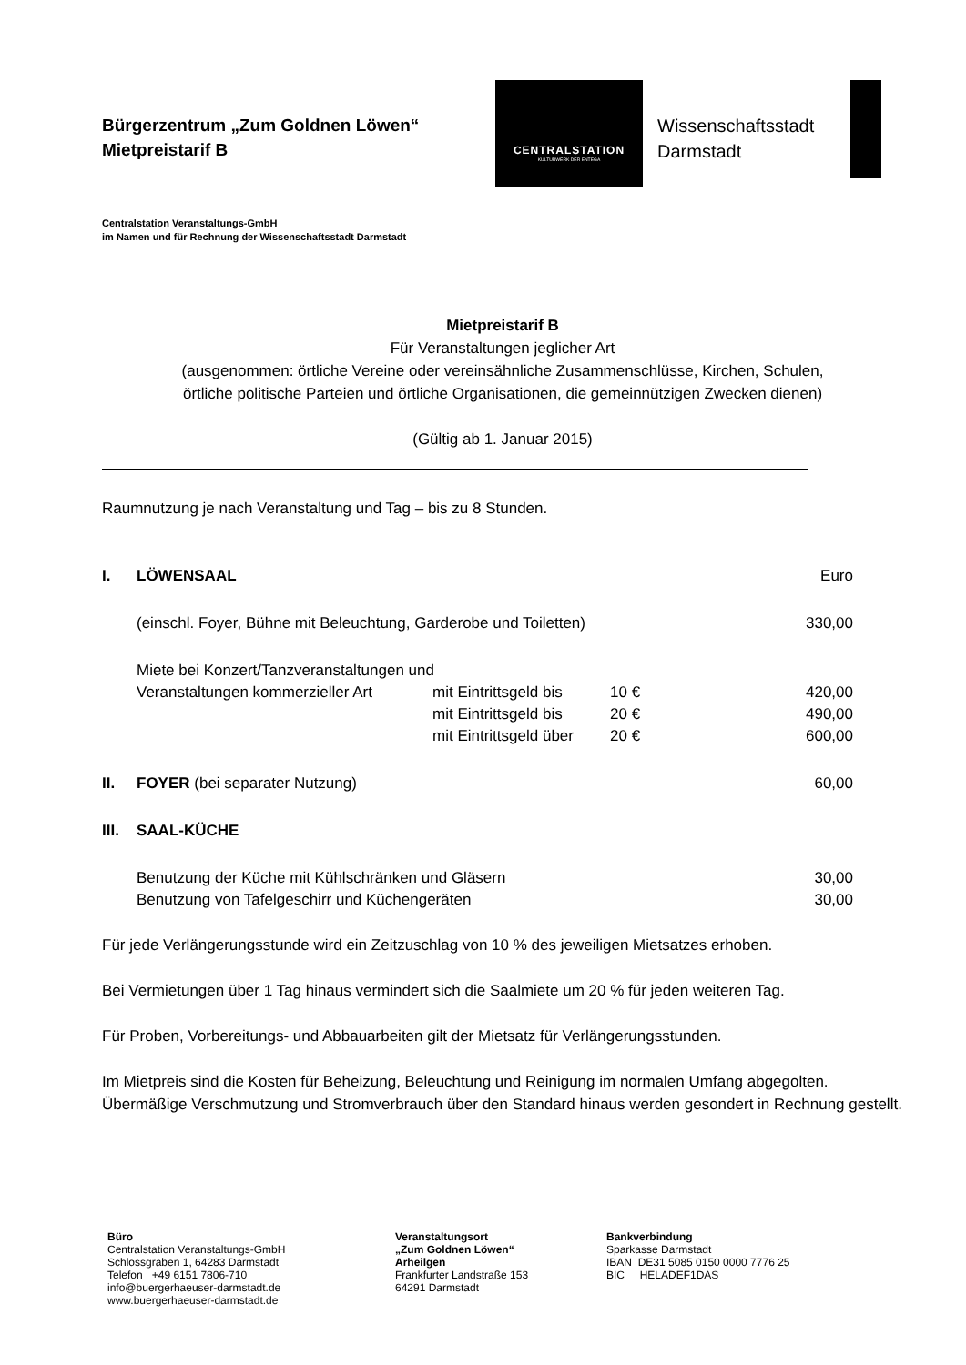Bürgerzentrum „Zum Goldnen Löwen“
Mietpreistarif B
CENTRALSTATION
KULTURWERK DER ENTEGA
Wissenschaftsstadt
Darmstadt
Centralstation Veranstaltungs-GmbH
im Namen und für Rechnung der Wissenschaftsstadt Darmstadt
Mietpreistarif B
Für Veranstaltungen jeglicher Art
(ausgenommen: örtliche Vereine oder vereinsähnliche Zusammenschlüsse, Kirchen, Schulen,
örtliche politische Parteien und örtliche Organisationen, die gemeinnützigen Zwecken dienen)
(Gültig ab 1. Januar 2015)
Raumnutzung je nach Veranstaltung und Tag – bis zu 8 Stunden.
| I. | LÖWENSAAL | | | Euro |
| | (einschl. Foyer, Bühne mit Beleuchtung, Garderobe und Toiletten) | | | 330,00 |
| | Miete bei Konzert/Tanzveranstaltungen und | | | |
| | Veranstaltungen kommerzieller Art | mit Eintrittsgeld bis | 10 € | 420,00 |
| | | mit Eintrittsgeld bis | 20 € | 490,00 |
| | | mit Eintrittsgeld über | 20 € | 600,00 |
| II. | FOYER (bei separater Nutzung) | | | 60,00 |
| III. | SAAL-KÜCHE | | | |
| | Benutzung der Küche mit Kühlschränken und Gläsern | | | 30,00 |
| | Benutzung von Tafelgeschirr und Küchengeräten | | | 30,00 |
Für jede Verlängerungsstunde wird ein Zeitzuschlag von 10 % des jeweiligen Mietsatzes erhoben.
Bei Vermietungen über 1 Tag hinaus vermindert sich die Saalmiete um 20 % für jeden weiteren Tag.
Für Proben, Vorbereitungs- und Abbauarbeiten gilt der Mietsatz für Verlängerungsstunden.
Im Mietpreis sind die Kosten für Beheizung, Beleuchtung und Reinigung im normalen Umfang abgegolten. Übermäßige Verschmutzung und Stromverbrauch über den Standard hinaus werden gesondert in Rechnung gestellt.
Büro
Centralstation Veranstaltungs-GmbH
Schlossgraben 1, 64283 Darmstadt
Telefon +49 6151 7806-710
info@buergerhaeuser-darmstadt.de
www.buergerhaeuser-darmstadt.de
Veranstaltungsort
„Zum Goldnen Löwen“
Arheilgen
Frankfurter Landstraße 153
64291 Darmstadt
Bankverbindung
Sparkasse Darmstadt
IBAN DE31 5085 0150 0000 7776 25
BIC HELADEF1DAS